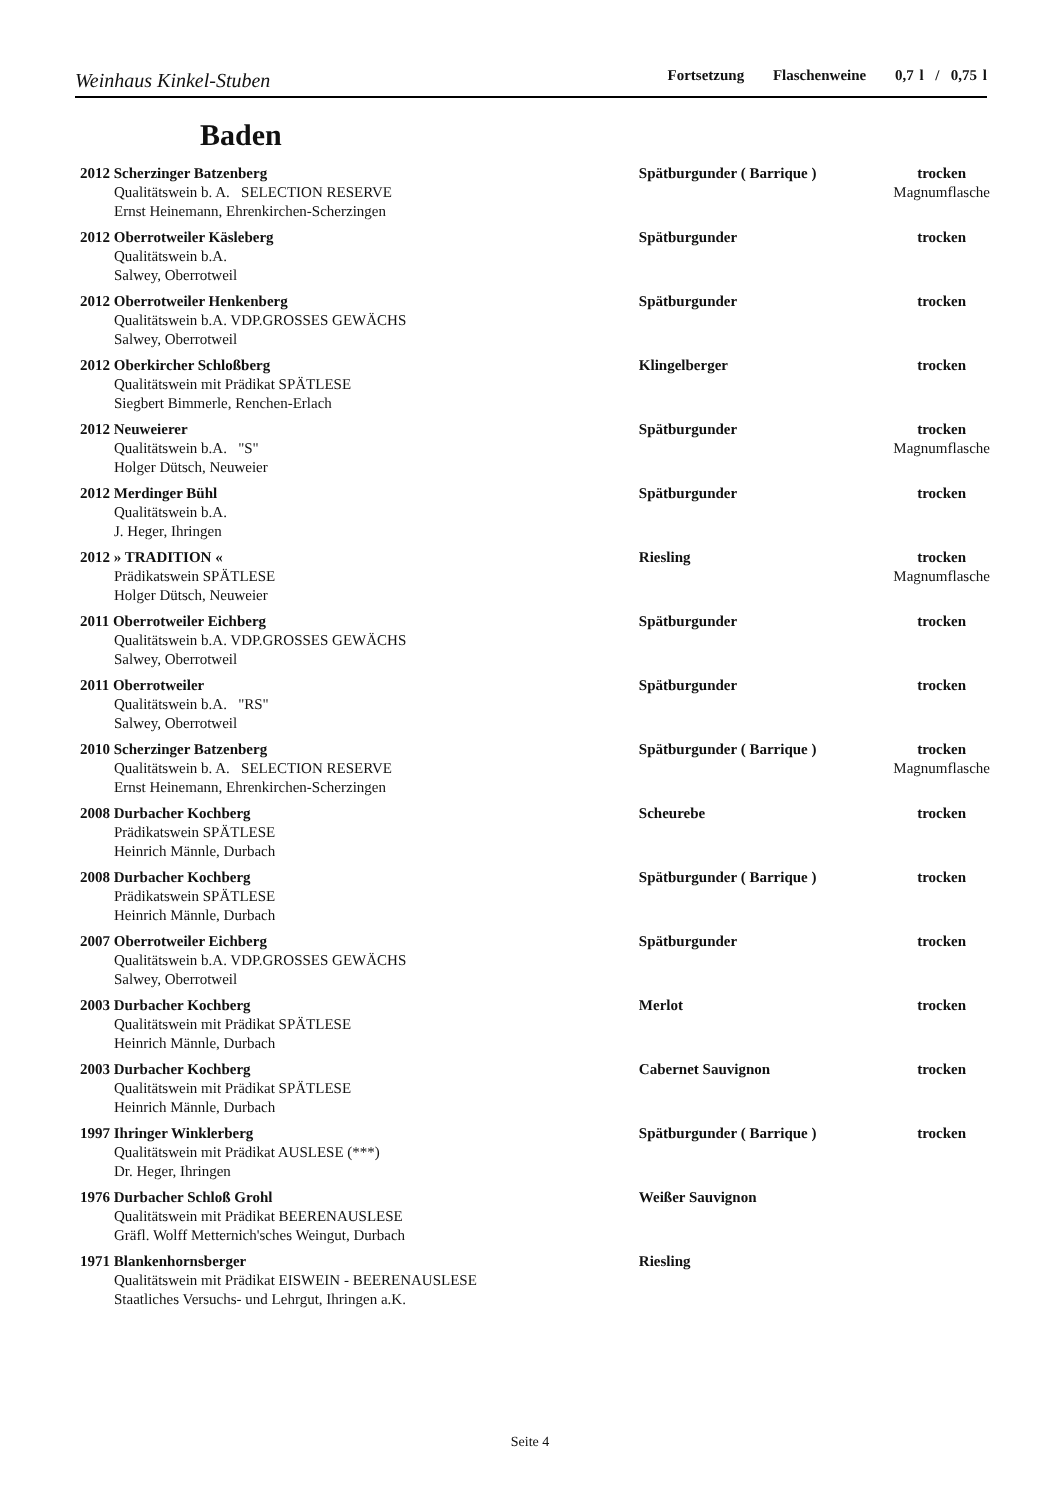Weinhaus Kinkel-Stuben Fortsetzung Flaschenweine 0,7 l / 0,75 l
Baden
| 2012 Scherzinger Batzenberg Qualitätswein b. A. SELECTION RESERVE Ernst Heinemann, Ehrenkirchen-Scherzingen | Spätburgunder ( Barrique ) | trocken Magnumflasche |
| 2012 Oberrotweiler Käsleberg Qualitätswein b.A. Salwey, Oberrotweil | Spätburgunder | trocken |
| 2012 Oberrotweiler Henkenberg Qualitätswein b.A. VDP.GROSSES GEWÄCHS Salwey, Oberrotweil | Spätburgunder | trocken |
| 2012 Oberkircher Schloßberg Qualitätswein mit Prädikat SPÄTLESE Siegbert Bimmerle, Renchen-Erlach | Klingelberger | trocken |
| 2012 Neuweierer Qualitätswein b.A. "S" Holger Dütsch, Neuweier | Spätburgunder | trocken Magnumflasche |
| 2012 Merdinger Bühl Qualitätswein b.A. J. Heger, Ihringen | Spätburgunder | trocken |
| 2012 » TRADITION « Prädikatswein SPÄTLESE Holger Dütsch, Neuweier | Riesling | trocken Magnumflasche |
| 2011 Oberrotweiler Eichberg Qualitätswein b.A. VDP.GROSSES GEWÄCHS Salwey, Oberrotweil | Spätburgunder | trocken |
| 2011 Oberrotweiler Qualitätswein b.A. "RS" Salwey, Oberrotweil | Spätburgunder | trocken |
| 2010 Scherzinger Batzenberg Qualitätswein b. A. SELECTION RESERVE Ernst Heinemann, Ehrenkirchen-Scherzingen | Spätburgunder ( Barrique ) | trocken Magnumflasche |
| 2008 Durbacher Kochberg Prädikatswein SPÄTLESE Heinrich Männle, Durbach | Scheurebe | trocken |
| 2008 Durbacher Kochberg Prädikatswein SPÄTLESE Heinrich Männle, Durbach | Spätburgunder ( Barrique ) | trocken |
| 2007 Oberrotweiler Eichberg Qualitätswein b.A. VDP.GROSSES GEWÄCHS Salwey, Oberrotweil | Spätburgunder | trocken |
| 2003 Durbacher Kochberg Qualitätswein mit Prädikat SPÄTLESE Heinrich Männle, Durbach | Merlot | trocken |
| 2003 Durbacher Kochberg Qualitätswein mit Prädikat SPÄTLESE Heinrich Männle, Durbach | Cabernet Sauvignon | trocken |
| 1997 Ihringer Winklerberg Qualitätswein mit Prädikat AUSLESE (***) Dr. Heger, Ihringen | Spätburgunder ( Barrique ) | trocken |
| 1976 Durbacher Schloß Grohl Qualitätswein mit Prädikat BEERENAUSLESE Gräfl. Wolff Metternich'sches Weingut, Durbach | Weißer Sauvignon | |
| 1971 Blankenhornsberger Qualitätswein mit Prädikat EISWEIN - BEERENAUSLESE Staatliches Versuchs- und Lehrgut, Ihringen a.K. | Riesling | |
Seite 4